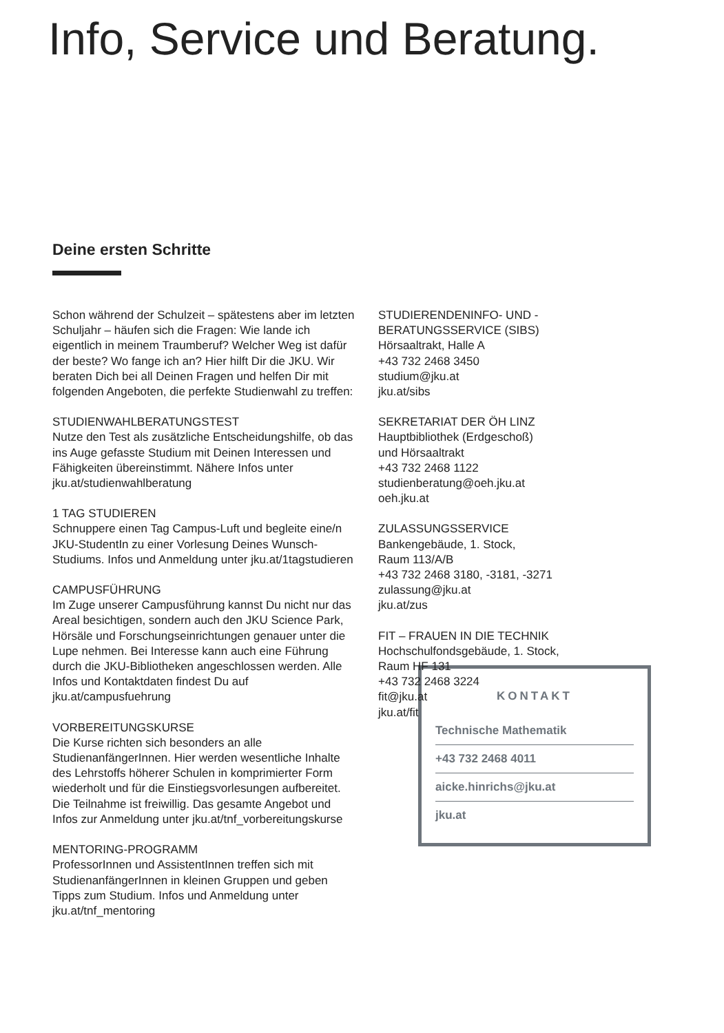Info, Service und Beratung.
Deine ersten Schritte
Schon während der Schulzeit – spätestens aber im letzten Schuljahr – häufen sich die Fragen: Wie lande ich eigentlich in meinem Traumberuf? Welcher Weg ist dafür der beste? Wo fange ich an? Hier hilft Dir die JKU. Wir beraten Dich bei all Deinen Fragen und helfen Dir mit folgenden Angeboten, die perfekte Studienwahl zu treffen:
STUDIENWAHLBERATUNGSTEST
Nutze den Test als zusätzliche Entscheidungshilfe, ob das ins Auge gefasste Studium mit Deinen Interessen und Fähigkeiten übereinstimmt. Nähere Infos unter jku.at/studienwahlberatung
1 TAG STUDIEREN
Schnuppere einen Tag Campus-Luft und begleite eine/n JKU-StudentIn zu einer Vorlesung Deines Wunsch-Studiums. Infos und Anmeldung unter jku.at/1tagstudieren
CAMPUSFÜHRUNG
Im Zuge unserer Campusführung kannst Du nicht nur das Areal besichtigen, sondern auch den JKU Science Park, Hörsäle und Forschungseinrichtungen genauer unter die Lupe nehmen. Bei Interesse kann auch eine Führung durch die JKU-Bibliotheken angeschlossen werden. Alle Infos und Kontaktdaten findest Du auf jku.at/campusfuehrung
VORBEREITUNGSKURSE
Die Kurse richten sich besonders an alle StudienanfängerInnen. Hier werden wesentliche Inhalte des Lehrstoffs höherer Schulen in komprimierter Form wiederholt und für die Einstiegsvorlesungen aufbereitet. Die Teilnahme ist freiwillig. Das gesamte Angebot und Infos zur Anmeldung unter jku.at/tnf_vorbereitungskurse
MENTORING-PROGRAMM
ProfessorInnen und AssistentInnen treffen sich mit StudienanfängerInnen in kleinen Gruppen und geben Tipps zum Studium. Infos und Anmeldung unter jku.at/tnf_mentoring
STUDIERENDENINFO- UND -BERATUNGSSERVICE (SIBS)
Hörsaaltrakt, Halle A
+43 732 2468 3450
studium@jku.at
jku.at/sibs
SEKRETARIAT DER ÖH LINZ
Hauptbibliothek (Erdgeschoß)
und Hörsaaltrakt
+43 732 2468 1122
studienberatung@oeh.jku.at
oeh.jku.at
ZULASSUNGSSERVICE
Bankengebäude, 1. Stock,
Raum 113/A/B
+43 732 2468 3180, -3181, -3271
zulassung@jku.at
jku.at/zus
FIT – FRAUEN IN DIE TECHNIK
Hochschulfondsgebäude, 1. Stock,
Raum HF 131
+43 732 2468 3224
fit@jku.at
jku.at/fit
KONTAKT
Technische Mathematik
+43 732 2468 4011
aicke.hinrichs@jku.at
jku.at